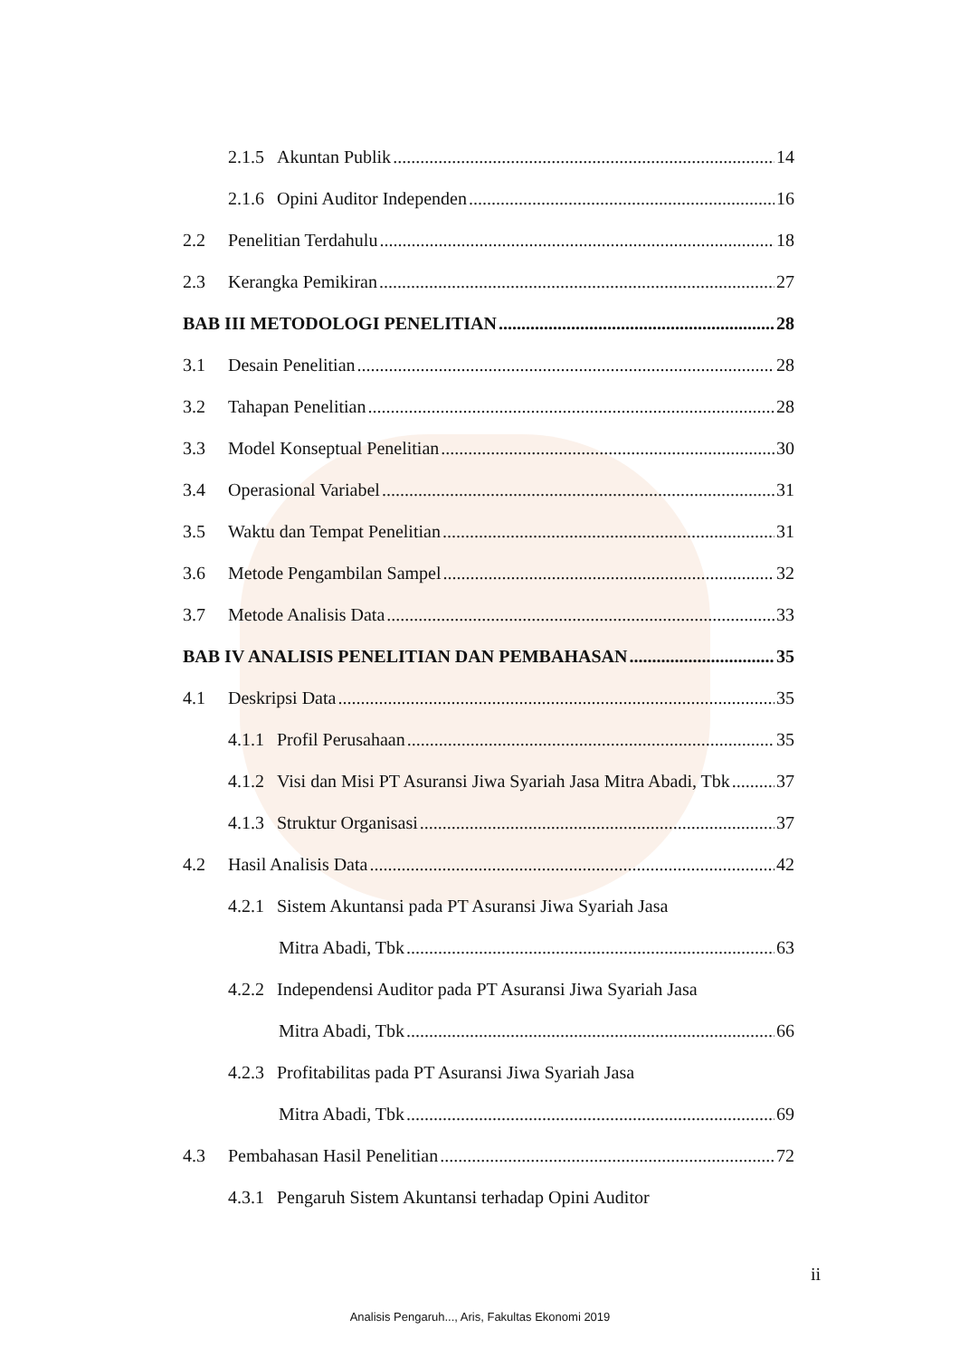2.1.5 Akuntan Publik 14
2.1.6 Opini Auditor Independen 16
2.2 Penelitian Terdahulu 18
2.3 Kerangka Pemikiran 27
BAB III METODOLOGI PENELITIAN 28
3.1 Desain Penelitian 28
3.2 Tahapan Penelitian 28
3.3 Model Konseptual Penelitian 30
3.4 Operasional Variabel 31
3.5 Waktu dan Tempat Penelitian 31
3.6 Metode Pengambilan Sampel 32
3.7 Metode Analisis Data 33
BAB IV ANALISIS PENELITIAN DAN PEMBAHASAN 35
4.1 Deskripsi Data 35
4.1.1 Profil Perusahaan 35
4.1.2 Visi dan Misi PT Asuransi Jiwa Syariah Jasa Mitra Abadi, Tbk 37
4.1.3 Struktur Organisasi 37
4.2 Hasil Analisis Data 42
4.2.1 Sistem Akuntansi pada PT Asuransi Jiwa Syariah Jasa
Mitra Abadi, Tbk 63
4.2.2 Independensi Auditor pada PT Asuransi Jiwa Syariah Jasa
Mitra Abadi, Tbk 66
4.2.3 Profitabilitas pada PT Asuransi Jiwa Syariah Jasa
Mitra Abadi, Tbk 69
4.3 Pembahasan Hasil Penelitian 72
4.3.1 Pengaruh Sistem Akuntansi terhadap Opini Auditor
ii
Analisis Pengaruh..., Aris, Fakultas Ekonomi 2019